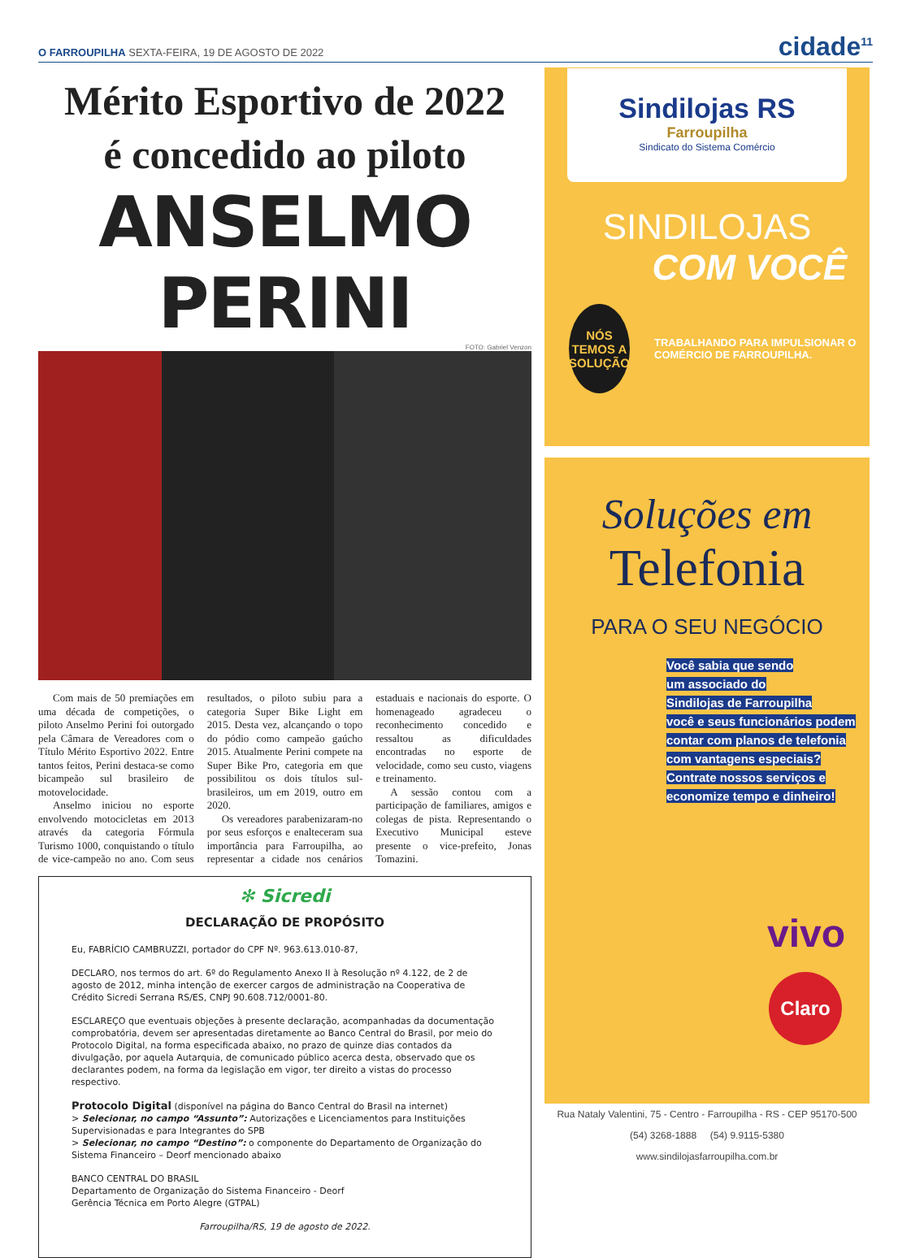O FARROUPILHA SEXTA-FEIRA, 19 DE AGOSTO DE 2022
cidade<sup>11</sup>
Mérito Esportivo de 2022
é concedido ao piloto
ANSELMO PERINI
FOTO: Gabriel Venzon
Com mais de 50 premiações em uma década de competições, o piloto Anselmo Perini foi outorgado pela Câmara de Vereadores com o Título Mérito Esportivo 2022. Entre tantos feitos, Perini destaca-se como bicampeão sul brasileiro de motovelocidade.
Anselmo iniciou no esporte envolvendo motocicletas em 2013 através da categoria Fórmula Turismo 1000, conquistando o título de vice-campeão no ano. Com seus resultados, o piloto subiu para a categoria Super Bike Light em 2015. Desta vez, alcançando o topo do pódio como campeão gaúcho 2015. Atualmente Perini compete na Super Bike Pro, categoria em que possibilitou os dois títulos sul-brasileiros, um em 2019, outro em 2020.
Os vereadores parabenizaram-no por seus esforços e enaltece­ram sua importância para Farroupilha, ao representar a cidade nos cenários estaduais e nacionais do esporte. O homenageado agradeceu o reconhecimento concedido e ressaltou as dificuldades encontradas no esporte de velocidade, como seu custo, viagens e treinamento.
A sessão contou com a participação de familiares, amigos e colegas de pista. Representando o Executivo Municipal esteve presente o vice-prefeito, Jonas Tomazini.
✻ Sicredi
DECLARAÇÃO DE PROPÓSITO
Eu, FABRÍCIO CAMBRUZZI, portador do CPF Nº. 963.613.010-87,
DECLARO, nos termos do art. 6º do Regulamento Anexo II à Resolução nº 4.122, de 2 de agosto de 2012, minha intenção de exercer cargos de administração na Cooperativa de Crédito Sicredi Serrana RS/ES, CNPJ 90.608.712/0001-80.
ESCLAREÇO que eventuais objeções à presente declaração, acompanhadas da documentação comprobatória, devem ser apresentadas diretamente ao Banco Central do Brasil, por meio do Protocolo Digital, na forma especificada abaixo, no prazo de quinze dias contados da divulgação, por aquela Autarquia, de comunicado público acerca desta, observado que os declarantes podem, na forma da legislação em vigor, ter direito a vistas do processo respectivo.
Protocolo Digital (disponível na página do Banco Central do Brasil na internet)
> Selecionar, no campo “Assunto”: Autorizações e Licenciamentos para Instituições Supervisionadas e para Integrantes do SPB
> Selecionar, no campo “Destino”: o componente do Departamento de Organização do Sistema Financeiro – Deorf mencionado abaixo
BANCO CENTRAL DO BRASIL
Departamento de Organização do Sistema Financeiro - Deorf
Gerência Técnica em Porto Alegre (GTPAL)
Farroupilha/RS, 19 de agosto de 2022.
Sindilojas RS
Farroupilha
Sindicato do Sistema Comércio
SINDILOJAS
COM VOCÊ
NÓS TEMOS A SOLUÇÃO
TRABALHANDO PARA IMPULSIONAR O COMÉRCIO DE FARROUPILHA.
Soluções em
Telefonia
PARA O SEU NEGÓCIO
Você sabia que sendo
um associado do
Sindilojas de Farroupilha
você e seus funcionários podem
contar com planos de telefonia
com vantagens especiais?
Contrate nossos serviços e
economize tempo e dinheiro!
vivo
Claro
Rua Nataly Valentini, 75 - Centro - Farroupilha - RS - CEP 95170-500
(54) 3268-1888 (54) 9.9115-5380
www.sindilojasfarroupilha.com.br